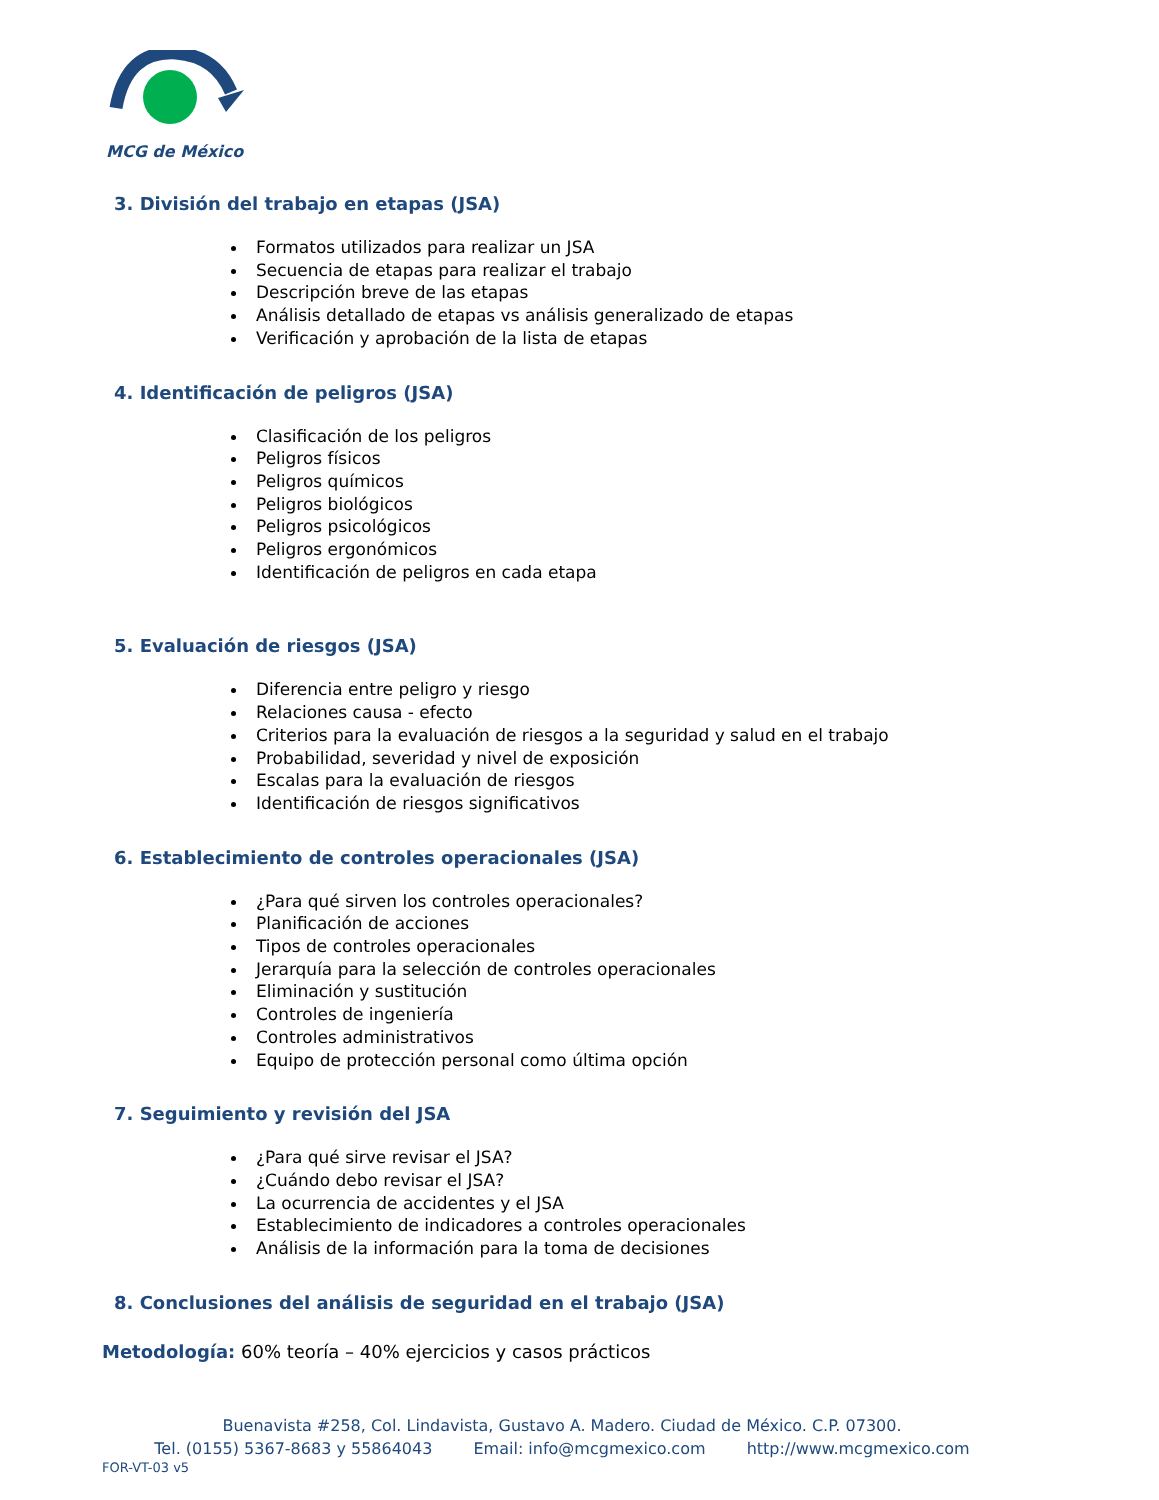MCG de México
3. División del trabajo en etapas (JSA)
Formatos utilizados para realizar un JSA
Secuencia de etapas para realizar el trabajo
Descripción breve de las etapas
Análisis detallado de etapas vs análisis generalizado de etapas
Verificación y aprobación de la lista de etapas
4. Identificación de peligros (JSA)
Clasificación de los peligros
Peligros físicos
Peligros químicos
Peligros biológicos
Peligros psicológicos
Peligros ergonómicos
Identificación de peligros en cada etapa
5. Evaluación de riesgos (JSA)
Diferencia entre peligro y riesgo
Relaciones causa - efecto
Criterios para la evaluación de riesgos a la seguridad y salud en el trabajo
Probabilidad, severidad y nivel de exposición
Escalas para la evaluación de riesgos
Identificación de riesgos significativos
6. Establecimiento de controles operacionales (JSA)
¿Para qué sirven los controles operacionales?
Planificación de acciones
Tipos de controles operacionales
Jerarquía para la selección de controles operacionales
Eliminación y sustitución
Controles de ingeniería
Controles administrativos
Equipo de protección personal como última opción
7. Seguimiento y revisión del JSA
¿Para qué sirve revisar el JSA?
¿Cuándo debo revisar el JSA?
La ocurrencia de accidentes y el JSA
Establecimiento de indicadores a controles operacionales
Análisis de la información para la toma de decisiones
8. Conclusiones del análisis de seguridad en el trabajo (JSA)
Metodología: 60% teoría – 40% ejercicios y casos prácticos
Buenavista #258, Col. Lindavista, Gustavo A. Madero. Ciudad de México. C.P. 07300.
Tel. (0155) 5367-8683 y 55864043 Email: info@mcgmexico.com http://www.mcgmexico.com
FOR-VT-03 v5